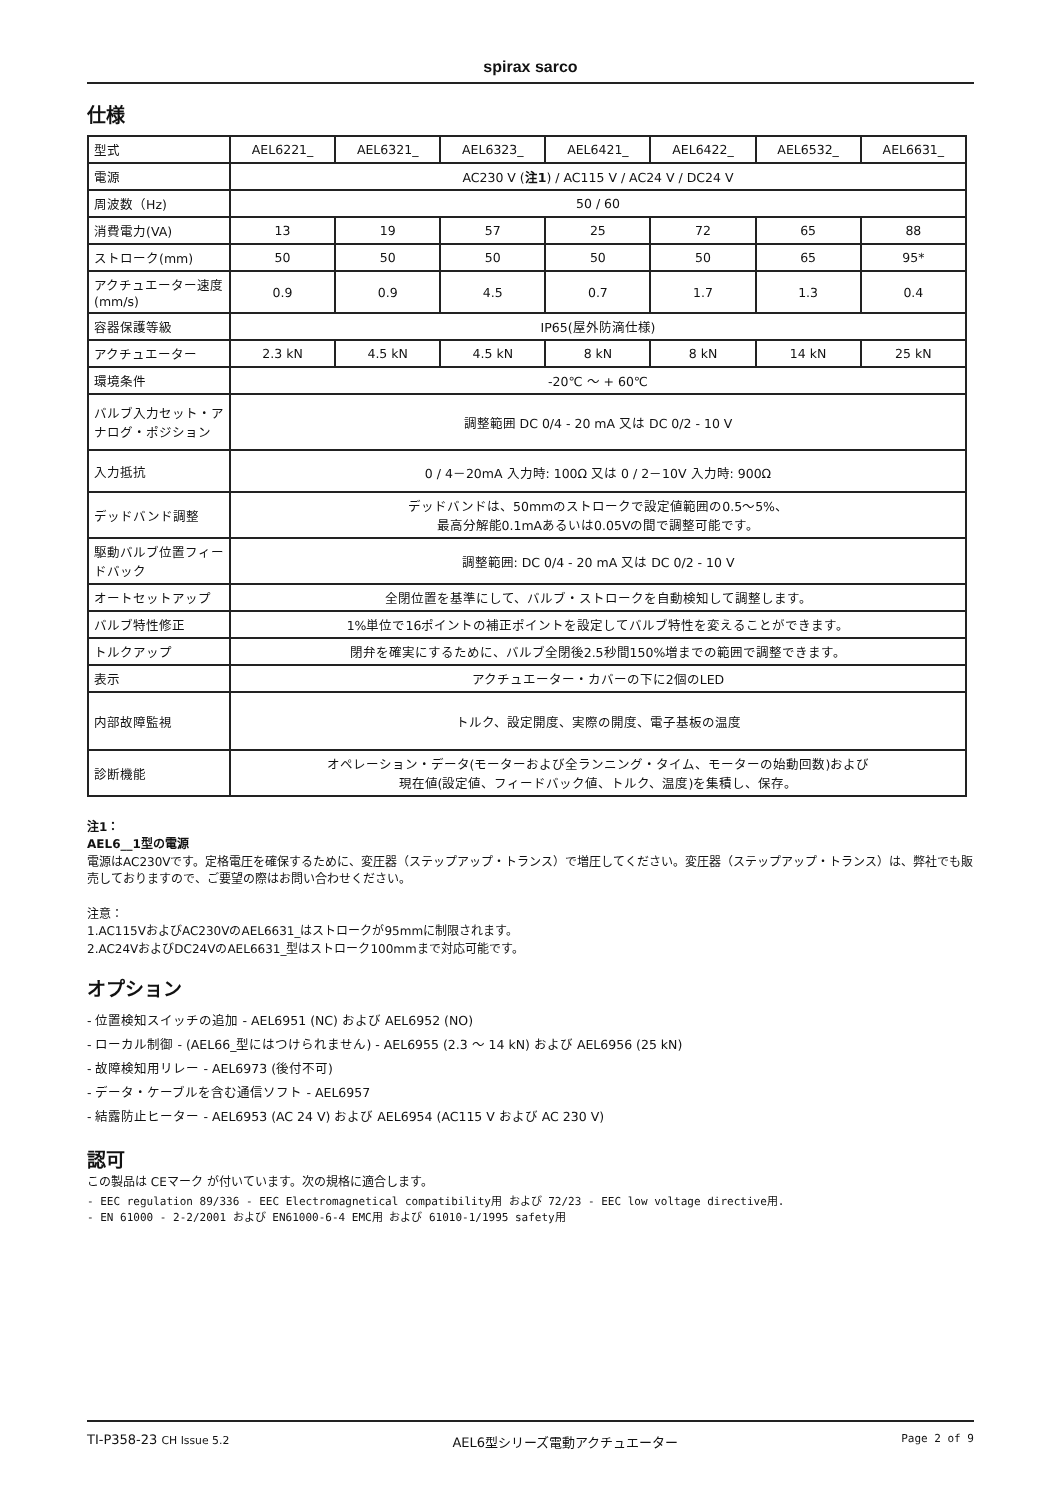spirax sarco
仕様
| 型式 | AEL6221_ | AEL6321_ | AEL6323_ | AEL6421_ | AEL6422_ | AEL6532_ | AEL6631_ |
| 電源 | AC230 V ( 注1 ) / AC115 V / AC24 V / DC24 V | | | | | | |
| 周波数（Hz) | 50 / 60 | | | | | | |
| 消費電力(VA) | 13 | 19 | 57 | 25 | 72 | 65 | 88 |
| ストローク(mm) | 50 | 50 | 50 | 50 | 50 | 65 | 95* |
| アクチュエーター速度(mm/s) | 0.9 | 0.9 | 4.5 | 0.7 | 1.7 | 1.3 | 0.4 |
| 容器保護等級 | IP65(屋外防滴仕様) | | | | | | |
| アクチュエーター | 2.3 kN | 4.5 kN | 4.5 kN | 8 kN | 8 kN | 14 kN | 25 kN |
| 環境条件 | -20℃ ～ + 60℃ | | | | | | |
| バルブ入力セット・アナログ・ポジション | 調整範囲 DC 0/4 - 20 mA 又は DC 0/2 - 10 V | | | | | | |
| 入力抵抗 | 0 / 4－20mA 入力時: 100Ω 又は 0 / 2－10V 入力時: 900Ω | | | | | | |
| デッドバンド調整 | デッドバンドは、50mmのストロークで設定値範囲の0.5～5%、 最高分解能0.1mAあるいは0.05Vの間で調整可能です。 | | | | | | |
| 駆動バルブ位置フィードバック | 調整範囲: DC 0/4 - 20 mA 又は DC 0/2 - 10 V | | | | | | |
| オートセットアップ | 全閉位置を基準にして、バルブ・ストロークを自動検知して調整します。 | | | | | | |
| バルブ特性修正 | 1%単位で16ポイントの補正ポイントを設定してバルブ特性を変えることができます。 | | | | | | |
| トルクアップ | 閉弁を確実にするために、バルブ全閉後2.5秒間150%増までの範囲で調整できます。 | | | | | | |
| 表示 | アクチュエーター・カバーの下に2個のLED | | | | | | |
| 内部故障監視 | トルク、設定開度、実際の開度、電子基板の温度 | | | | | | |
| 診断機能 | オペレーション・データ(モーターおよび全ランニング・タイム、モーターの始動回数)および 現在値(設定値、フィードバック値、トルク、温度)を集積し、保存。 | | | | | | |
注1：
AEL6__1型の電源
電源はAC230Vです。定格電圧を確保するために、変圧器（ステップアップ・トランス）で増圧してください。変圧器（ステップアップ・トランス）は、弊社でも販売しておりますので、ご要望の際はお問い合わせください。
注意：
1.AC115VおよびAC230VのAEL6631_はストロークが95mmに制限されます。
2.AC24VおよびDC24VのAEL6631_型はストローク100mmまで対応可能です。
オプション
- 位置検知スイッチの追加 - AEL6951 (NC) および AEL6952 (NO)
- ローカル制御 - (AEL66_型にはつけられません) - AEL6955 (2.3 ～ 14 kN) および AEL6956 (25 kN)
- 故障検知用リレー - AEL6973 (後付不可)
- データ・ケーブルを含む通信ソフト - AEL6957
- 結露防止ヒーター - AEL6953 (AC 24 V) および AEL6954 (AC115 V および AC 230 V)
認可
この製品は CEマーク が付いています。次の規格に適合します。
- EEC regulation 89/336 - EEC Electromagnetical compatibility用 および 72/23 - EEC low voltage directive用.
- EN 61000 - 2-2/2001 および EN61000-6-4 EMC用 および 61010-1/1995 safety用
TI-P358-23 CH Issue 5.2 AEL6型シリーズ電動アクチュエーター Page 2 of 9